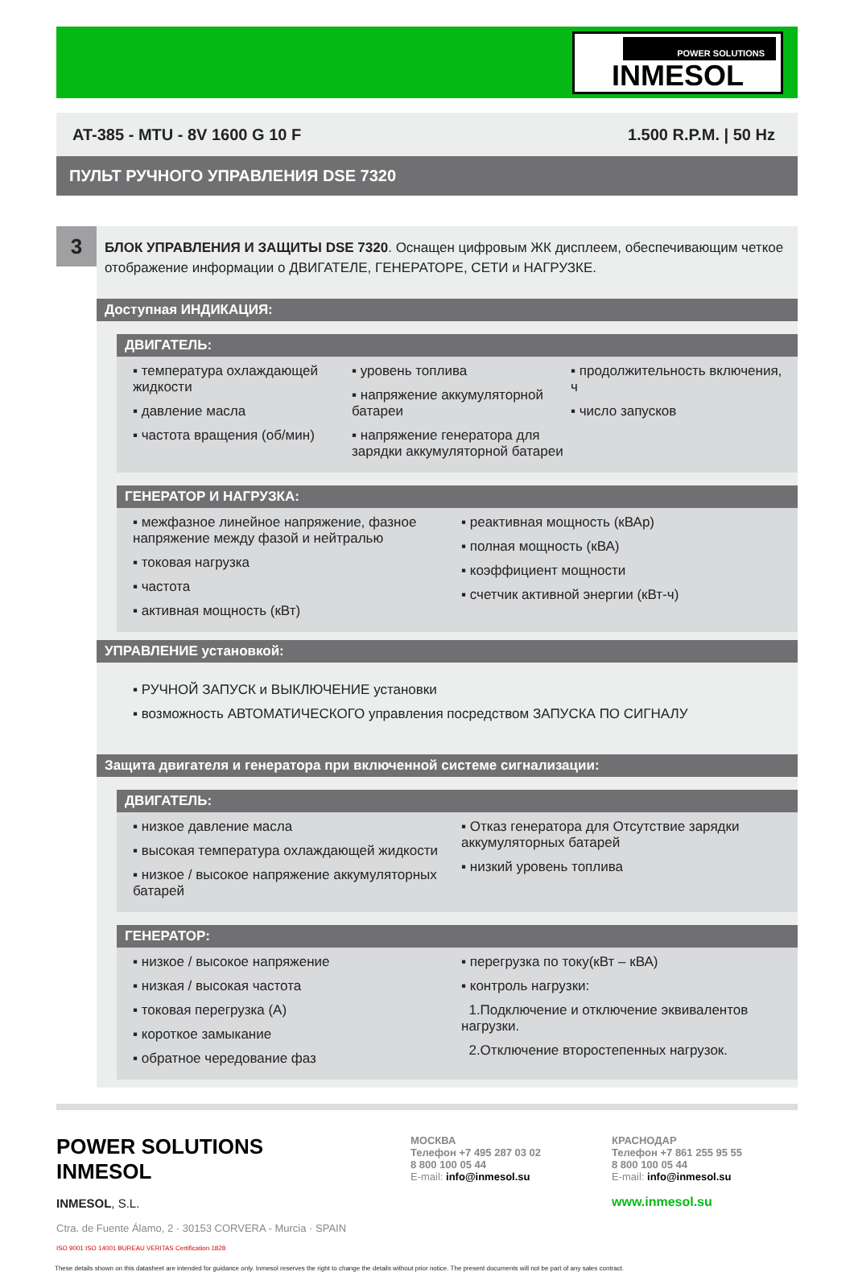POWER SOLUTIONS
INMESOL
AT-385 - MTU - 8V 1600 G 10 F 1.500 R.P.M. | 50 Hz
ПУЛЬТ РУЧНОГО УПРАВЛЕНИЯ DSE 7320
3
БЛОК УПРАВЛЕНИЯ И ЗАЩИТЫ DSE 7320. Оснащен цифровым ЖК дисплеем, обеспечивающим четкое отображение информации о ДВИГАТЕЛЕ, ГЕНЕРАТОРЕ, СЕТИ и НАГРУЗКЕ.
Доступная ИНДИКАЦИЯ:
ДВИГАТЕЛЬ:
▪ температура охлаждающей жидкости
▪ давление масла
▪ частота вращения (об/мин)
▪ уровень топлива
▪ напряжение аккумуляторной батареи
▪ напряжение генератора для зарядки аккумуляторной батареи
▪ продолжительность включения, ч
▪ число запусков
ГЕНЕРАТОР И НАГРУЗКА:
▪ межфазное линейное напряжение, фазное напряжение между фазой и нейтралью
▪ токовая нагрузка
▪ частота
▪ активная мощность (кВт)
▪ реактивная мощность (кВАр)
▪ полная мощность (кВА)
▪ коэффициент мощности
▪ счетчик активной энергии (кВт-ч)
УПРАВЛЕНИЕ установкой:
▪ РУЧНОЙ ЗАПУСК и ВЫКЛЮЧЕНИЕ установки
▪ возможность АВТОМАТИЧЕСКОГО управления посредством ЗАПУСКА ПО СИГНАЛУ
Защита двигателя и генератора при включенной системе сигнализации:
ДВИГАТЕЛЬ:
▪ низкое давление масла
▪ высокая температура охлаждающей жидкости
▪ низкое / высокое напряжение аккумуляторных батарей
▪ Отказ генератора для Отсутствие зарядки аккумуляторных батарей
▪ низкий уровень топлива
ГЕНЕРАТОР:
▪ низкое / высокое напряжение
▪ низкая / высокая частота
▪ токовая перегрузка (А)
▪ короткое замыкание
▪ обратное чередование фаз
▪ перегрузка по току(кВт – кВА)
▪ контроль нагрузки:
1.Подключение и отключение эквивалентов нагрузки.
2.Отключение второстепенных нагрузок.
POWER SOLUTIONS
INMESOL
INMESOL, S.L.
Ctra. de Fuente Álamo, 2 · 30153 CORVERA - Murcia · SPAIN
ISO 9001 ISO 14001 BUREAU VERITAS Certification 1828
МОСКВА
Телефон +7 495 287 03 02
8 800 100 05 44
E-mail: info@inmesol.su
КРАСНОДАР
Телефон +7 861 255 95 55
8 800 100 05 44
E-mail: info@inmesol.su
www.inmesol.su
These details shown on this datasheet are intended for guidance only. Inmesol reserves the right to change the details without prior notice. The present documents will not be part of any sales contract.